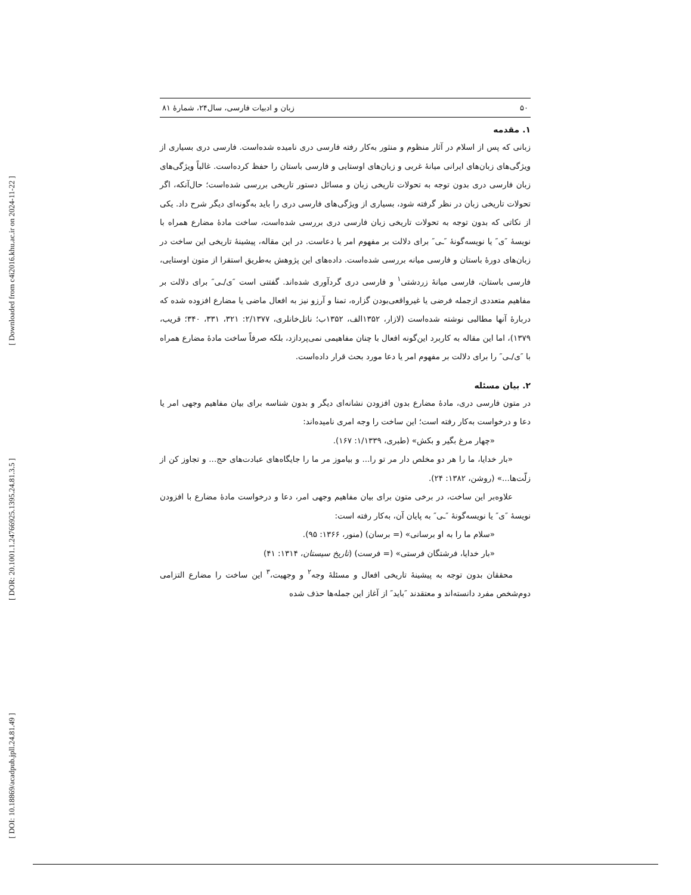[ Downloaded from c4i2016.khu.ac.ir on 2024-11-22 ]
[ DOR: 20.1001.1.24766925.1395.24.81.3.5 ]
[ DOI: 10.18869/acadpub.jpll.24.81.49 ]
۵۰ زبان و ادبیات فارسی، سال۲۴، شمارۀ ۸۱
۱. مقدمه
زبانی که پس از اسلام در آثار منظوم و منثور به‌کار رفته فارسی دری نامیده شده‌است. فارسی دری بسیاری از ویژگی‌های زبان‌های ایرانی میانۀ غربی و زبان‌های اوستایی و فارسی باستان را حفظ کرده‌است. غالباً ویژگی‌های زبان فارسی دری بدون توجه به تحولات تاریخی زبان و مسائل دستور تاریخی بررسی شده‌است؛ حال‌آنکه، اگر تحولات تاریخی زبان در نظر گرفته شود، بسیاری از ویژگی‌های فارسی دری را باید به‌گونه‌ای دیگر شرح داد. یکی از نکاتی که بدون توجه به تحولات تاریخی زبان فارسی دری بررسی شده‌است، ساخت مادۀ مضارع همراه با نویسۀ ″ی″ یا نویسه‌گونۀ ″ـی″ برای دلالت بر مفهوم امر یا دعاست. در این مقاله، پیشینۀ تاریخی این ساخت در زبان‌های دورۀ باستان و فارسی میانه بررسی شده‌است. داده‌های این پژوهش به‌طریق استقرا از متون اوستایی، فارسی باستان، فارسی میانۀ زردشتی<sup>۱</sup> و فارسی دری گردآوری شده‌اند. گفتنی است ″ی/ـی″ برای دلالت بر مفاهیم متعددی ازجمله فرضی یا غیرواقعی‌بودن گزاره، تمنا و آرزو نیز به افعال ماضی یا مضارع افزوده شده که دربارۀ آنها مطالبی نوشته شده‌است (لازار، ۱۳۵۲الف، ۱۳۵۲ب؛ ناتل‌خانلری، ۲/۱۳۷۷: ۳۲۱، ۳۳۱، ۳۴۰؛ قریب، ۱۳۷۹)، اما این مقاله به کاربرد این‌گونه افعال با چنان مفاهیمی نمی‌پردازد، بلکه صرفاً ساخت مادۀ مضارع همراه با ″ی/ـی″ را برای دلالت بر مفهوم امر یا دعا مورد بحث قرار داده‌است.
۲. بیان مسئله
در متون فارسی دری، مادۀ مضارع بدون افزودن نشانه‌ای دیگر و بدون شناسه برای بیان مفاهیم وجهی امر یا دعا و درخواست به‌کار رفته است؛ این ساخت را وجه امری نامیده‌اند:
«چهار مرغ بگیر و بکش» (طبری، ۱/۱۳۳۹: ۱۶۷).
«بار خدایا، ما را هر دو مخلص دار مر تو را... و بیاموز مر ما را جایگاه‌های عبادت‌های حج... و تجاوز کن از زلّت‌ها...» (روشن، ۱۳۸۲: ۲۴).
علاوه‌بر این ساخت، در برخی متون برای بیان مفاهیم وجهی امر، دعا و درخواست مادۀ مضارع با افزودن نویسۀ ″ی″ یا نویسه‌گونۀ ″ـی″ به پایان آن، به‌کار رفته است:
«سلام ما را به او برسانی» (= برسان) (منور، ۱۳۶۶: ۹۵).
«بار خدایا، فرشتگان فرستی» (= فرست) (تاریخ سیستان، ۱۳۱۴: ۴۱)
محققان بدون توجه به پیشینۀ تاریخی افعال و مسئلۀ وجه<sup>۲</sup> و وجهیت،<sup>۳</sup> این ساخت را مضارع التزامی دوم‌شخص مفرد دانسته‌اند و معتقدند ″باید″ از آغاز این جمله‌ها حذف شده